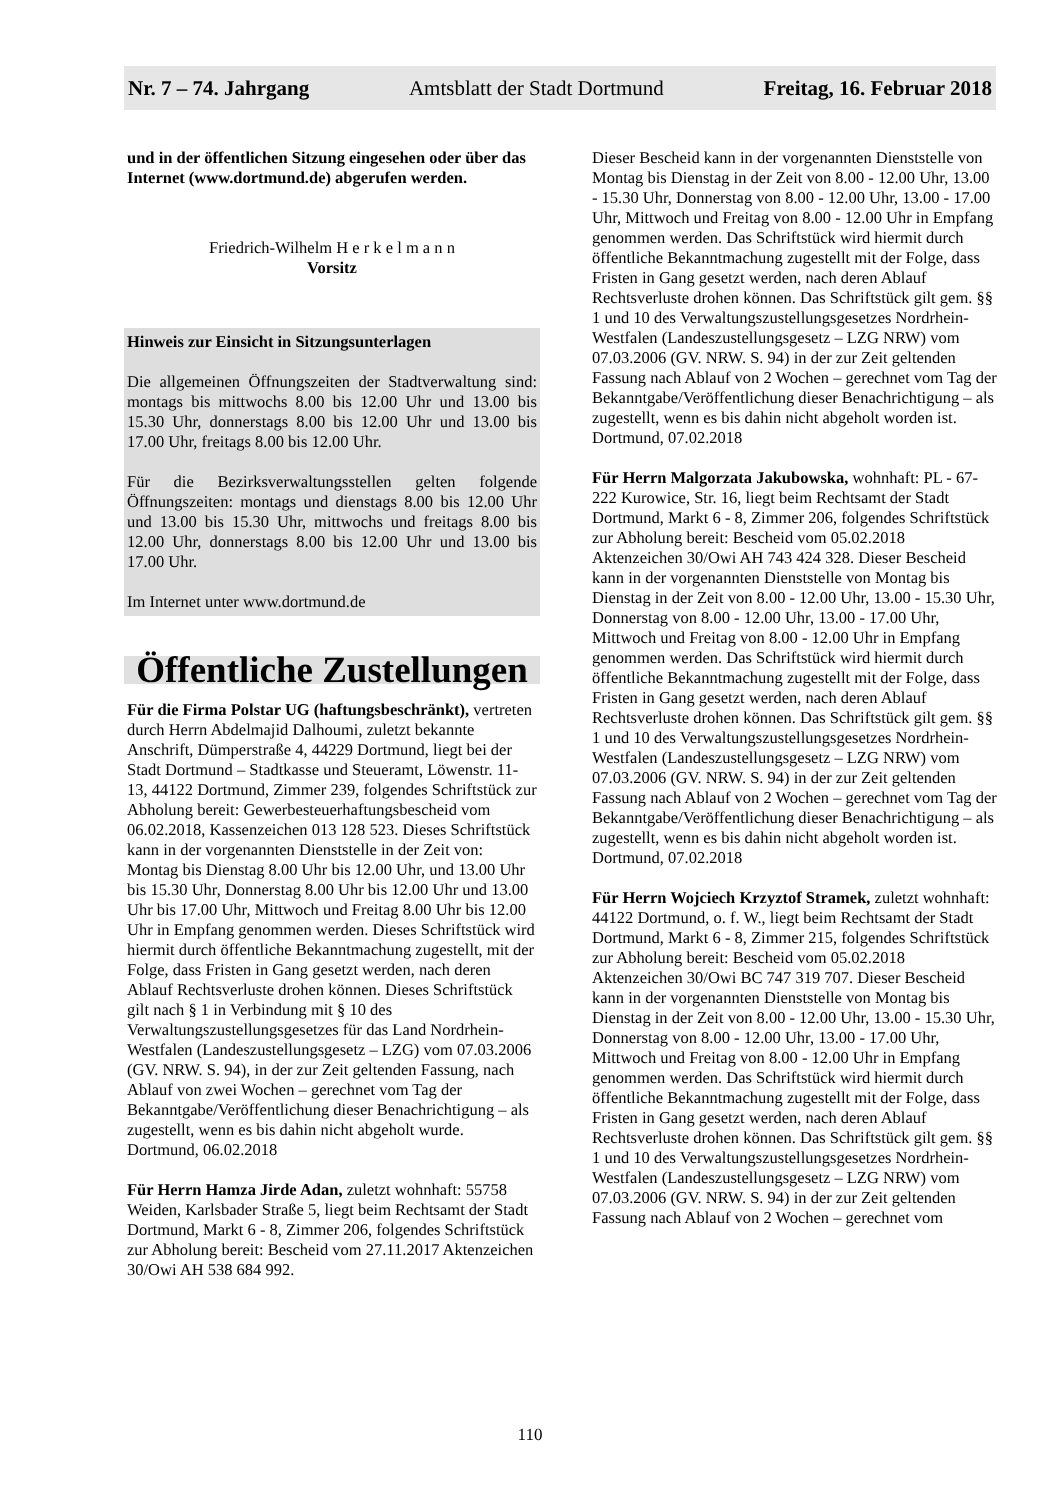Nr. 7 – 74. Jahrgang Amtsblatt der Stadt Dortmund Freitag, 16. Februar 2018
und in der öffentlichen Sitzung eingesehen oder über das Internet (www.dortmund.de) abgerufen werden.
Friedrich-Wilhelm H e r k e l m a n n
Vorsitz
Hinweis zur Einsicht in Sitzungsunterlagen
Die allgemeinen Öffnungszeiten der Stadtverwaltung sind: montags bis mittwochs 8.00 bis 12.00 Uhr und 13.00 bis 15.30 Uhr, donnerstags 8.00 bis 12.00 Uhr und 13.00 bis 17.00 Uhr, freitags 8.00 bis 12.00 Uhr.
Für die Bezirksverwaltungsstellen gelten folgende Öffnungszeiten: montags und dienstags 8.00 bis 12.00 Uhr und 13.00 bis 15.30 Uhr, mittwochs und freitags 8.00 bis 12.00 Uhr, donnerstags 8.00 bis 12.00 Uhr und 13.00 bis 17.00 Uhr.
Im Internet unter www.dortmund.de
Öffentliche Zustellungen
Für die Firma Polstar UG (haftungsbeschränkt), vertreten durch Herrn Abdelmajid Dalhoumi, zuletzt bekannte Anschrift, Dümperstraße 4, 44229 Dortmund, liegt bei der Stadt Dortmund – Stadtkasse und Steueramt, Löwenstr. 11-13, 44122 Dortmund, Zimmer 239, folgendes Schriftstück zur Abholung bereit: Gewerbesteuerhaftungsbescheid vom 06.02.2018, Kassenzeichen 013 128 523. Dieses Schriftstück kann in der vorgenannten Dienststelle in der Zeit von: Montag bis Dienstag 8.00 Uhr bis 12.00 Uhr, und 13.00 Uhr bis 15.30 Uhr, Donnerstag 8.00 Uhr bis 12.00 Uhr und 13.00 Uhr bis 17.00 Uhr, Mittwoch und Freitag 8.00 Uhr bis 12.00 Uhr in Empfang genommen werden. Dieses Schriftstück wird hiermit durch öffentliche Bekanntmachung zugestellt, mit der Folge, dass Fristen in Gang gesetzt werden, nach deren Ablauf Rechtsverluste drohen können. Dieses Schriftstück gilt nach § 1 in Verbindung mit § 10 des Verwaltungszustellungsgesetzes für das Land Nordrhein-Westfalen (Landeszustellungsgesetz – LZG) vom 07.03.2006 (GV. NRW. S. 94), in der zur Zeit geltenden Fassung, nach Ablauf von zwei Wochen – gerechnet vom Tag der Bekanntgabe/Veröffentlichung dieser Benachrichtigung – als zugestellt, wenn es bis dahin nicht abgeholt wurde.
Dortmund, 06.02.2018
Für Herrn Hamza Jirde Adan, zuletzt wohnhaft: 55758 Weiden, Karlsbader Straße 5, liegt beim Rechtsamt der Stadt Dortmund, Markt 6 - 8, Zimmer 206, folgendes Schriftstück zur Abholung bereit: Bescheid vom 27.11.2017 Aktenzeichen 30/Owi AH 538 684 992.
Dieser Bescheid kann in der vorgenannten Dienststelle von Montag bis Dienstag in der Zeit von 8.00 - 12.00 Uhr, 13.00 - 15.30 Uhr, Donnerstag von 8.00 - 12.00 Uhr, 13.00 - 17.00 Uhr, Mittwoch und Freitag von 8.00 - 12.00 Uhr in Empfang genommen werden. Das Schriftstück wird hiermit durch öffentliche Bekanntmachung zugestellt mit der Folge, dass Fristen in Gang gesetzt werden, nach deren Ablauf Rechtsverluste drohen können. Das Schriftstück gilt gem. §§ 1 und 10 des Verwaltungszustellungsgesetzes Nordrhein-Westfalen (Landeszustellungsgesetz – LZG NRW) vom 07.03.2006 (GV. NRW. S. 94) in der zur Zeit geltenden Fassung nach Ablauf von 2 Wochen – gerechnet vom Tag der Bekanntgabe/Veröffentlichung dieser Benachrichtigung – als zugestellt, wenn es bis dahin nicht abgeholt worden ist.
Dortmund, 07.02.2018
Für Herrn Malgorzata Jakubowska, wohnhaft: PL - 67-222 Kurowice, Str. 16, liegt beim Rechtsamt der Stadt Dortmund, Markt 6 - 8, Zimmer 206, folgendes Schriftstück zur Abholung bereit: Bescheid vom 05.02.2018 Aktenzeichen 30/Owi AH 743 424 328. Dieser Bescheid kann in der vorgenannten Dienststelle von Montag bis Dienstag in der Zeit von 8.00 - 12.00 Uhr, 13.00 - 15.30 Uhr, Donnerstag von 8.00 - 12.00 Uhr, 13.00 - 17.00 Uhr, Mittwoch und Freitag von 8.00 - 12.00 Uhr in Empfang genommen werden. Das Schriftstück wird hiermit durch öffentliche Bekanntmachung zugestellt mit der Folge, dass Fristen in Gang gesetzt werden, nach deren Ablauf Rechtsverluste drohen können. Das Schriftstück gilt gem. §§ 1 und 10 des Verwaltungszustellungsgesetzes Nordrhein-Westfalen (Landeszustellungsgesetz – LZG NRW) vom 07.03.2006 (GV. NRW. S. 94) in der zur Zeit geltenden Fassung nach Ablauf von 2 Wochen – gerechnet vom Tag der Bekanntgabe/Veröffentlichung dieser Benachrichtigung – als zugestellt, wenn es bis dahin nicht abgeholt worden ist.
Dortmund, 07.02.2018
Für Herrn Wojciech Krzyztof Stramek, zuletzt wohnhaft: 44122 Dortmund, o. f. W., liegt beim Rechtsamt der Stadt Dortmund, Markt 6 - 8, Zimmer 215, folgendes Schriftstück zur Abholung bereit: Bescheid vom 05.02.2018 Aktenzeichen 30/Owi BC 747 319 707. Dieser Bescheid kann in der vorgenannten Dienststelle von Montag bis Dienstag in der Zeit von 8.00 - 12.00 Uhr, 13.00 - 15.30 Uhr, Donnerstag von 8.00 - 12.00 Uhr, 13.00 - 17.00 Uhr, Mittwoch und Freitag von 8.00 - 12.00 Uhr in Empfang genommen werden. Das Schriftstück wird hiermit durch öffentliche Bekanntmachung zugestellt mit der Folge, dass Fristen in Gang gesetzt werden, nach deren Ablauf Rechtsverluste drohen können. Das Schriftstück gilt gem. §§ 1 und 10 des Verwaltungszustellungsgesetzes Nordrhein-Westfalen (Landeszustellungsgesetz – LZG NRW) vom 07.03.2006 (GV. NRW. S. 94) in der zur Zeit geltenden Fassung nach Ablauf von 2 Wochen – gerechnet vom
110